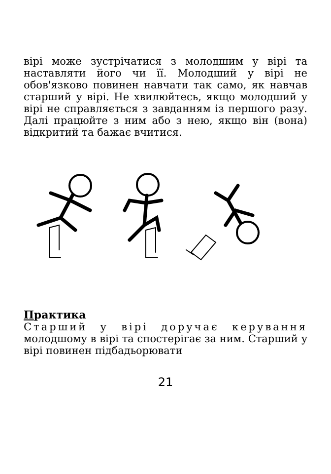вірі може зустрічатися з молодшим у вірі та наставляти його чи її. Молодший у вірі не обов'язково повинен навчати так само, як навчав старший у вірі. Не хвилюйтесь, якщо молодший у вірі не справляється з завданням із першого разу. Далі працюйте з ним або з нею, якщо він (вона) відкритий та бажає вчитися.
Практика
Старший у вірі доручає керування молодшому в вірі та спостерігає за ним. Старший у вірі повинен підбадьорювати
21